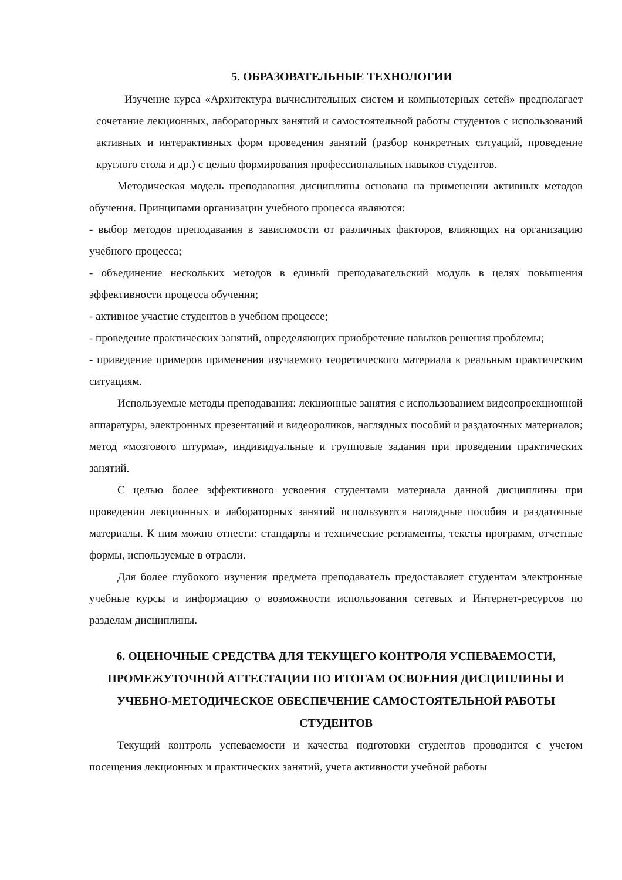5. ОБРАЗОВАТЕЛЬНЫЕ ТЕХНОЛОГИИ
Изучение курса «Архитектура вычислительных систем и компьютерных сетей» предполагает сочетание лекционных, лабораторных занятий и самостоятельной работы студентов с использований активных и интерактивных форм проведения занятий (разбор конкретных ситуаций, проведение круглого стола и др.) с целью формирования профессиональных навыков студентов.
Методическая модель преподавания дисциплины основана на применении активных методов обучения. Принципами организации учебного процесса являются:
- выбор методов преподавания в зависимости от различных факторов, влияющих на организацию учебного процесса;
- объединение нескольких методов в единый преподавательский модуль в целях повышения эффективности процесса обучения;
- активное участие студентов в учебном процессе;
- проведение практических занятий, определяющих приобретение навыков решения проблемы;
- приведение примеров применения изучаемого теоретического материала к реальным практическим ситуациям.
Используемые методы преподавания: лекционные занятия с использованием видеопроекционной аппаратуры, электронных презентаций и видеороликов, наглядных пособий и раздаточных материалов; метод «мозгового штурма», индивидуальные и групповые задания при проведении практических занятий.
С целью более эффективного усвоения студентами материала данной дисциплины при проведении лекционных и лабораторных занятий используются наглядные пособия и раздаточные материалы. К ним можно отнести: стандарты и технические регламенты, тексты программ, отчетные формы, используемые в отрасли.
Для более глубокого изучения предмета преподаватель предоставляет студентам электронные учебные курсы и информацию о возможности использования сетевых и Интернет-ресурсов по разделам дисциплины.
6. ОЦЕНОЧНЫЕ СРЕДСТВА ДЛЯ ТЕКУЩЕГО КОНТРОЛЯ УСПЕВАЕМОСТИ, ПРОМЕЖУТОЧНОЙ АТТЕСТАЦИИ ПО ИТОГАМ ОСВОЕНИЯ ДИСЦИПЛИНЫ И УЧЕБНО-МЕТОДИЧЕСКОЕ ОБЕСПЕЧЕНИЕ САМОСТОЯТЕЛЬНОЙ РАБОТЫ СТУДЕНТОВ
Текущий контроль успеваемости и качества подготовки студентов проводится с учетом посещения лекционных и практических занятий, учета активности учебной работы